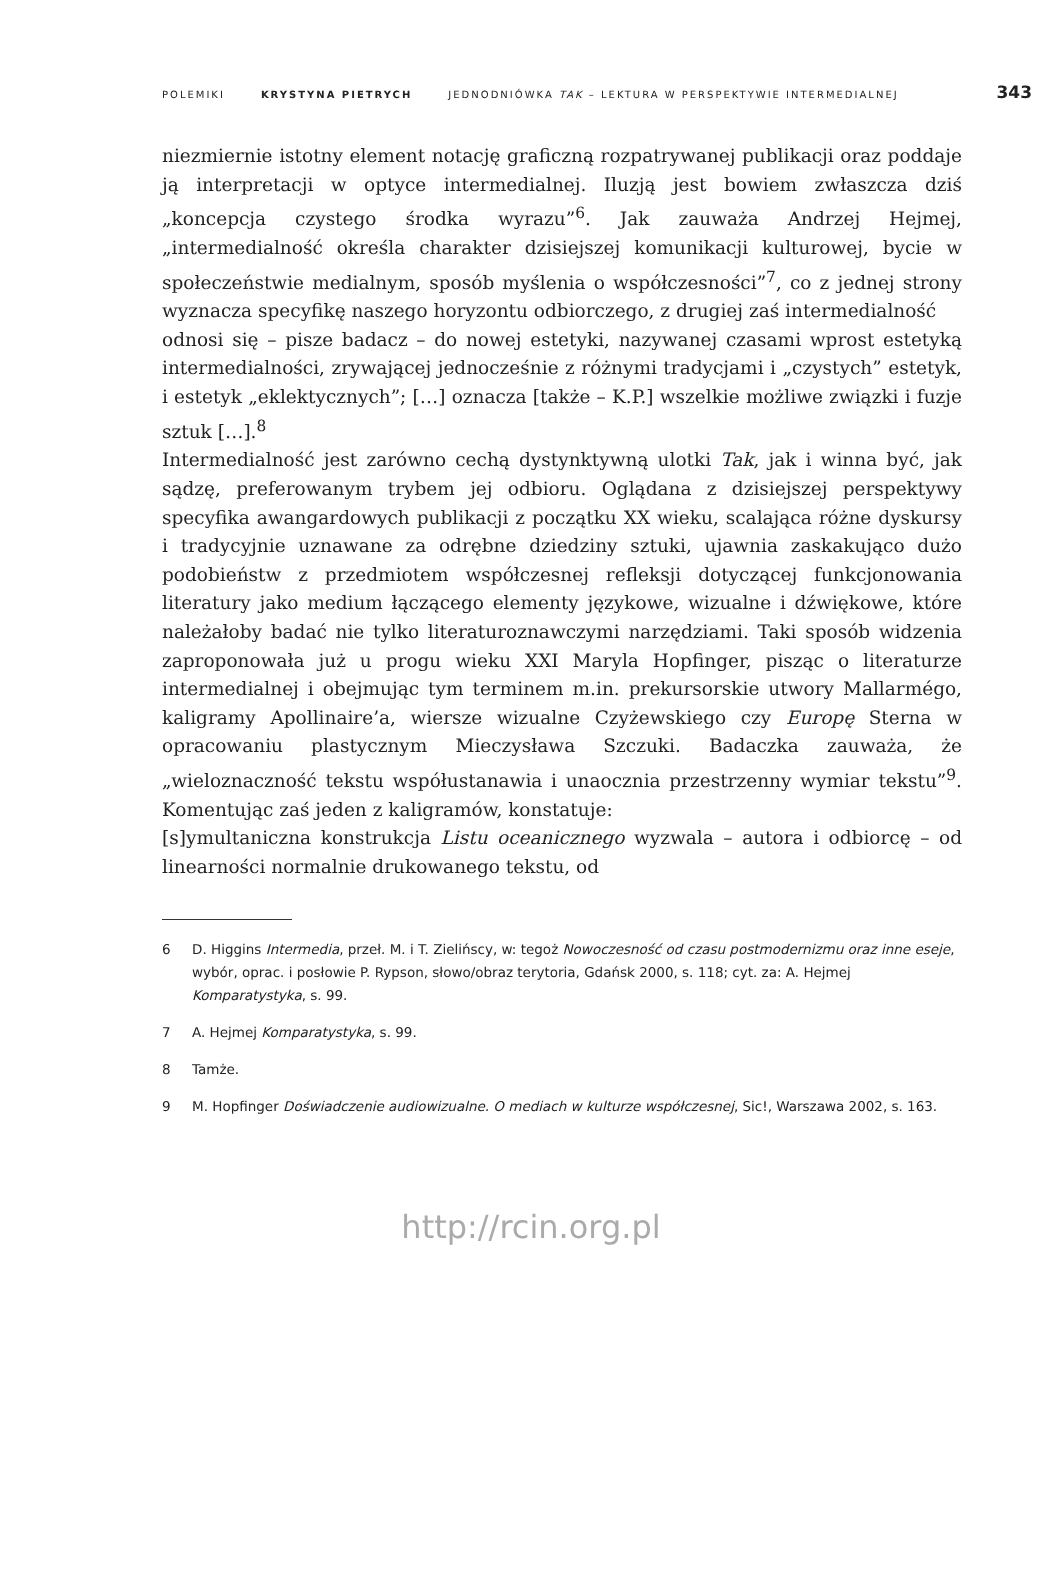POLEMIKI KRYSTYNA PIETRYCH JEDNODNIÓWKA TAK – LEKTURA W PERSPEKTYWIE INTERMEDIALNEJ 343
niezmiernie istotny element notację graficzną rozpatrywanej publikacji oraz poddaje ją interpretacji w optyce intermedialnej. Iluzją jest bowiem zwłaszcza dziś „koncepcja czystego środka wyrazu”<sup>6</sup>. Jak zauważa Andrzej Hejmej, „intermedialność określa charakter dzisiejszej komunikacji kulturowej, bycie w społeczeństwie medialnym, sposób myślenia o współczesności”<sup>7</sup>, co z jednej strony wyznacza specyfikę naszego horyzontu odbiorczego, z drugiej zaś intermedialność
odnosi się – pisze badacz – do nowej estetyki, nazywanej czasami wprost estetyką intermedialności, zrywającej jednocześnie z różnymi tradycjami i „czystych” estetyk, i estetyk „eklektycznych”; […] oznacza [także – K.P.] wszelkie możliwe związki i fuzje sztuk […].<sup>8</sup>
Intermedialność jest zarówno cechą dystynktywną ulotki Tak, jak i winna być, jak sądzę, preferowanym trybem jej odbioru. Oglądana z dzisiejszej perspektywy specyfika awangardowych publikacji z początku XX wieku, scalająca różne dyskursy i tradycyjnie uznawane za odrębne dziedziny sztuki, ujawnia zaskakująco dużo podobieństw z przedmiotem współczesnej refleksji dotyczącej funkcjonowania literatury jako medium łączącego elementy językowe, wizualne i dźwiękowe, które należałoby badać nie tylko literaturoznawczymi narzędziami. Taki sposób widzenia zaproponowała już u progu wieku XXI Maryla Hopfinger, pisząc o literaturze intermedialnej i obejmując tym terminem m.in. prekursorskie utwory Mallarmégo, kaligramy Apollinaire’a, wiersze wizualne Czyżewskiego czy Europę Sterna w opracowaniu plastycznym Mieczysława Szczuki. Badaczka zauważa, że „wieloznaczność tekstu współustanawia i unaocznia przestrzenny wymiar tekstu”<sup>9</sup>. Komentując zaś jeden z kaligramów, konstatuje:
[s]ymultaniczna konstrukcja Listu oceanicznego wyzwala – autora i odbiorcę – od linearności normalnie drukowanego tekstu, od
6 D. Higgins Intermedia, przeł. M. i T. Zielińscy, w: tegoż Nowoczesność od czasu postmodernizmu oraz inne eseje, wybór, oprac. i posłowie P. Rypson, słowo/obraz terytoria, Gdańsk 2000, s. 118; cyt. za: A. Hejmej Komparatystyka, s. 99.
7 A. Hejmej Komparatystyka, s. 99.
8 Tamże.
9 M. Hopfinger Doświadczenie audiowizualne. O mediach w kulturze współczesnej, Sic!, Warszawa 2002, s. 163.
http://rcin.org.pl